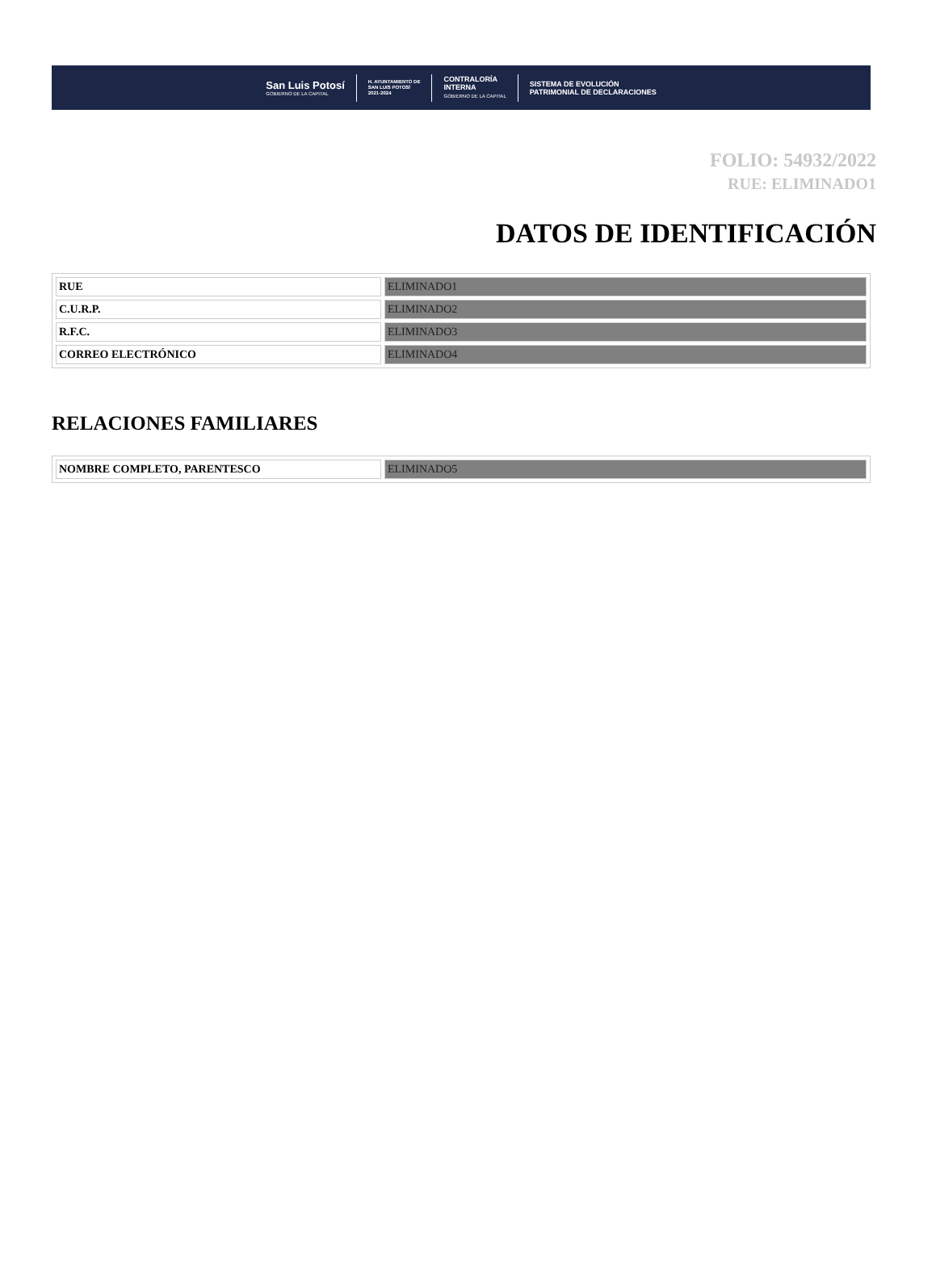San Luis Potosí
GOBIERNO DE LA CAPITAL
H. AYUNTAMIENTO DE
SAN LUIS POTOSÍ
2021-2024
CONTRALORÍA
INTERNA
GOBIERNO DE LA CAPITAL
SISTEMA DE EVOLUCIÓN
PATRIMONIAL DE DECLARACIONES
FOLIO: 54932/2022
RUE: ELIMINADO1
DATOS DE IDENTIFICACIÓN
| RUE | ELIMINADO1 |
| C.U.R.P. | ELIMINADO2 |
| R.F.C. | ELIMINADO3 |
| CORREO ELECTRÓNICO | ELIMINADO4 |
RELACIONES FAMILIARES
| NOMBRE COMPLETO, PARENTESCO | ELIMINADO5 |